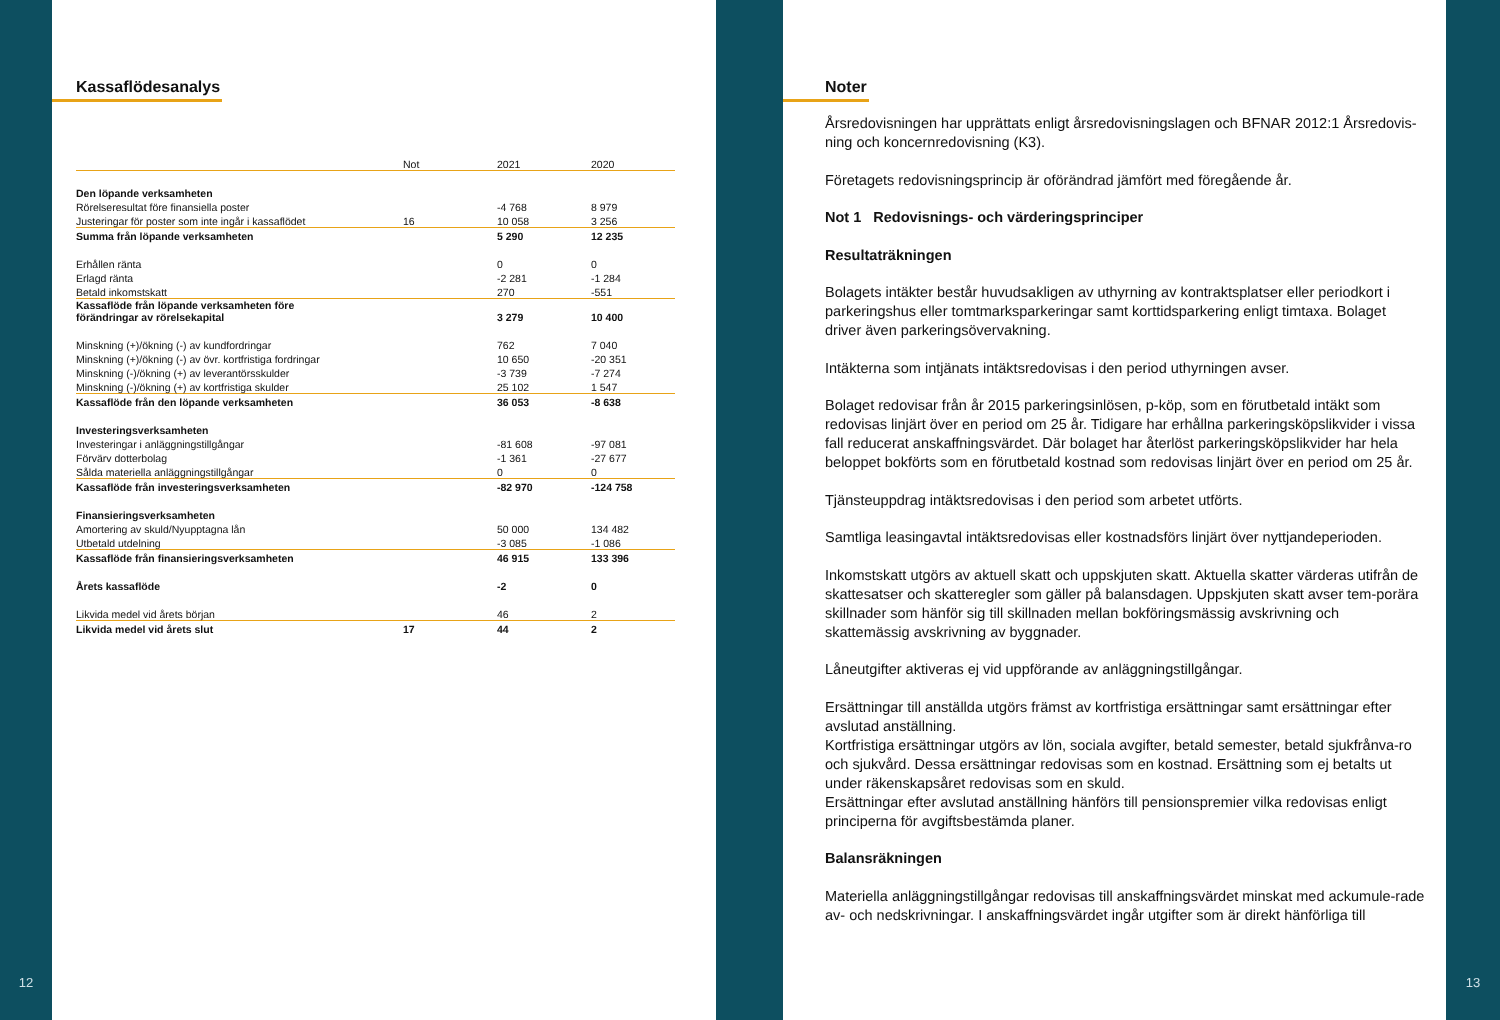12
Kassaflödesanalys
| | Not | 2021 | 2020 |
| --- | --- | --- | --- |
| Den löpande verksamheten | | | |
| Rörelseresultat före finansiella poster | | -4 768 | 8 979 |
| Justeringar för poster som inte ingår i kassaflödet | 16 | 10 058 | 3 256 |
| Summa från löpande verksamheten | | 5 290 | 12 235 |
| Erhållen ränta | | 0 | 0 |
| Erlagd ränta | | -2 281 | -1 284 |
| Betald inkomstskatt | | 270 | -551 |
| Kassaflöde från löpande verksamheten före förändringar av rörelsekapital | | 3 279 | 10 400 |
| Minskning (+)/ökning (-) av kundfordringar | | 762 | 7 040 |
| Minskning (+)/ökning (-) av övr. kortfristiga fordringar | | 10 650 | -20 351 |
| Minskning (-)/ökning (+) av leverantörsskulder | | -3 739 | -7 274 |
| Minskning (-)/ökning (+) av kortfristiga skulder | | 25 102 | 1 547 |
| Kassaflöde från den löpande verksamheten | | 36 053 | -8 638 |
| Investeringsverksamheten | | | |
| Investeringar i anläggningstillgångar | | -81 608 | -97 081 |
| Förvärv dotterbolag | | -1 361 | -27 677 |
| Sålda materiella anläggningstillgångar | | 0 | 0 |
| Kassaflöde från investeringsverksamheten | | -82 970 | -124 758 |
| Finansieringsverksamheten | | | |
| Amortering av skuld/Nyupptagna lån | | 50 000 | 134 482 |
| Utbetald utdelning | | -3 085 | -1 086 |
| Kassaflöde från finansieringsverksamheten | | 46 915 | 133 396 |
| Årets kassaflöde | | -2 | 0 |
| Likvida medel vid årets början | | 46 | 2 |
| Likvida medel vid årets slut | 17 | 44 | 2 |
Noter
Årsredovisningen har upprättats enligt årsredovisningslagen och BFNAR 2012:1 Årsredovis-ning och koncernredovisning (K3).
Företagets redovisningsprincip är oförändrad jämfört med föregående år.
Not 1 Redovisnings- och värderingsprinciper
Resultaträkningen
Bolagets intäkter består huvudsakligen av uthyrning av kontraktsplatser eller periodkort i parkeringshus eller tomtmarksparkeringar samt korttidsparkering enligt timtaxa. Bolaget driver även parkeringsövervakning.
Intäkterna som intjänats intäktsredovisas i den period uthyrningen avser.
Bolaget redovisar från år 2015 parkeringsinlösen, p-köp, som en förutbetald intäkt som redovisas linjärt över en period om 25 år. Tidigare har erhållna parkeringsköpslikvider i vissa fall reducerat anskaffningsvärdet. Där bolaget har återlöst parkeringsköpslikvider har hela beloppet bokförts som en förutbetald kostnad som redovisas linjärt över en period om 25 år.
Tjänsteuppdrag intäktsredovisas i den period som arbetet utförts.
Samtliga leasingavtal intäktsredovisas eller kostnadsförs linjärt över nyttjandeperioden.
Inkomstskatt utgörs av aktuell skatt och uppskjuten skatt. Aktuella skatter värderas utifrån de skattesatser och skatteregler som gäller på balansdagen. Uppskjuten skatt avser tem-porära skillnader som hänför sig till skillnaden mellan bokföringsmässig avskrivning och skattemässig avskrivning av byggnader.
Låneutgifter aktiveras ej vid uppförande av anläggningstillgångar.
Ersättningar till anställda utgörs främst av kortfristiga ersättningar samt ersättningar efter avslutad anställning.
Kortfristiga ersättningar utgörs av lön, sociala avgifter, betald semester, betald sjukfrånva-ro och sjukvård. Dessa ersättningar redovisas som en kostnad. Ersättning som ej betalts ut under räkenskapsåret redovisas som en skuld.
Ersättningar efter avslutad anställning hänförs till pensionspremier vilka redovisas enligt principerna för avgiftsbestämda planer.
Balansräkningen
Materiella anläggningstillgångar redovisas till anskaffningsvärdet minskat med ackumule-rade av- och nedskrivningar. I anskaffningsvärdet ingår utgifter som är direkt hänförliga till
13